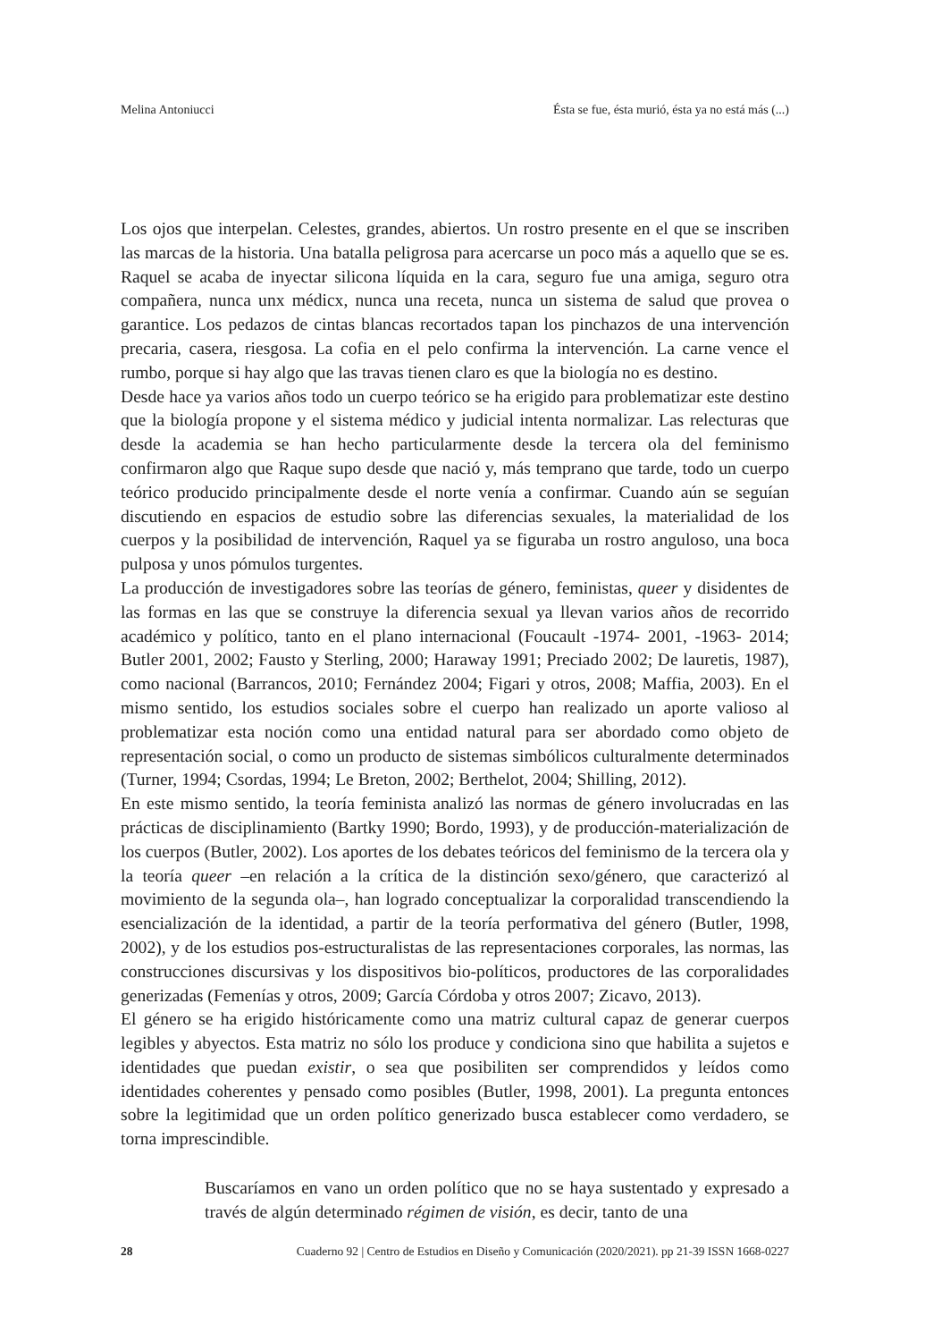Melina Antoniucci Ésta se fue, ésta murió, ésta ya no está más (...)
Los ojos que interpelan. Celestes, grandes, abiertos. Un rostro presente en el que se inscriben las marcas de la historia. Una batalla peligrosa para acercarse un poco más a aquello que se es. Raquel se acaba de inyectar silicona líquida en la cara, seguro fue una amiga, seguro otra compañera, nunca unx médicx, nunca una receta, nunca un sistema de salud que provea o garantice. Los pedazos de cintas blancas recortados tapan los pinchazos de una intervención precaria, casera, riesgosa. La cofia en el pelo confirma la intervención. La carne vence el rumbo, porque si hay algo que las travas tienen claro es que la biología no es destino.
Desde hace ya varios años todo un cuerpo teórico se ha erigido para problematizar este destino que la biología propone y el sistema médico y judicial intenta normalizar. Las relecturas que desde la academia se han hecho particularmente desde la tercera ola del feminismo confirmaron algo que Raque supo desde que nació y, más temprano que tarde, todo un cuerpo teórico producido principalmente desde el norte venía a confirmar. Cuando aún se seguían discutiendo en espacios de estudio sobre las diferencias sexuales, la materialidad de los cuerpos y la posibilidad de intervención, Raquel ya se figuraba un rostro anguloso, una boca pulposa y unos pómulos turgentes.
La producción de investigadores sobre las teorías de género, feministas, queer y disidentes de las formas en las que se construye la diferencia sexual ya llevan varios años de recorrido académico y político, tanto en el plano internacional (Foucault -1974- 2001, -1963- 2014; Butler 2001, 2002; Fausto y Sterling, 2000; Haraway 1991; Preciado 2002; De lauretis, 1987), como nacional (Barrancos, 2010; Fernández 2004; Figari y otros, 2008; Maffia, 2003). En el mismo sentido, los estudios sociales sobre el cuerpo han realizado un aporte valioso al problematizar esta noción como una entidad natural para ser abordado como objeto de representación social, o como un producto de sistemas simbólicos culturalmente determinados (Turner, 1994; Csordas, 1994; Le Breton, 2002; Berthelot, 2004; Shilling, 2012).
En este mismo sentido, la teoría feminista analizó las normas de género involucradas en las prácticas de disciplinamiento (Bartky 1990; Bordo, 1993), y de producción-materialización de los cuerpos (Butler, 2002). Los aportes de los debates teóricos del feminismo de la tercera ola y la teoría queer –en relación a la crítica de la distinción sexo/género, que caracterizó al movimiento de la segunda ola–, han logrado conceptualizar la corporalidad transcendiendo la esencialización de la identidad, a partir de la teoría performativa del género (Butler, 1998, 2002), y de los estudios pos-estructuralistas de las representaciones corporales, las normas, las construcciones discursivas y los dispositivos bio-políticos, productores de las corporalidades generizadas (Femenías y otros, 2009; García Córdoba y otros 2007; Zicavo, 2013).
El género se ha erigido históricamente como una matriz cultural capaz de generar cuerpos legibles y abyectos. Esta matriz no sólo los produce y condiciona sino que habilita a sujetos e identidades que puedan existir, o sea que posibiliten ser comprendidos y leídos como identidades coherentes y pensado como posibles (Butler, 1998, 2001). La pregunta entonces sobre la legitimidad que un orden político generizado busca establecer como verdadero, se torna imprescindible.
Buscaríamos en vano un orden político que no se haya sustentado y expresado a través de algún determinado régimen de visión, es decir, tanto de una
28 Cuaderno 92 | Centro de Estudios en Diseño y Comunicación (2020/2021). pp 21-39 ISSN 1668-0227